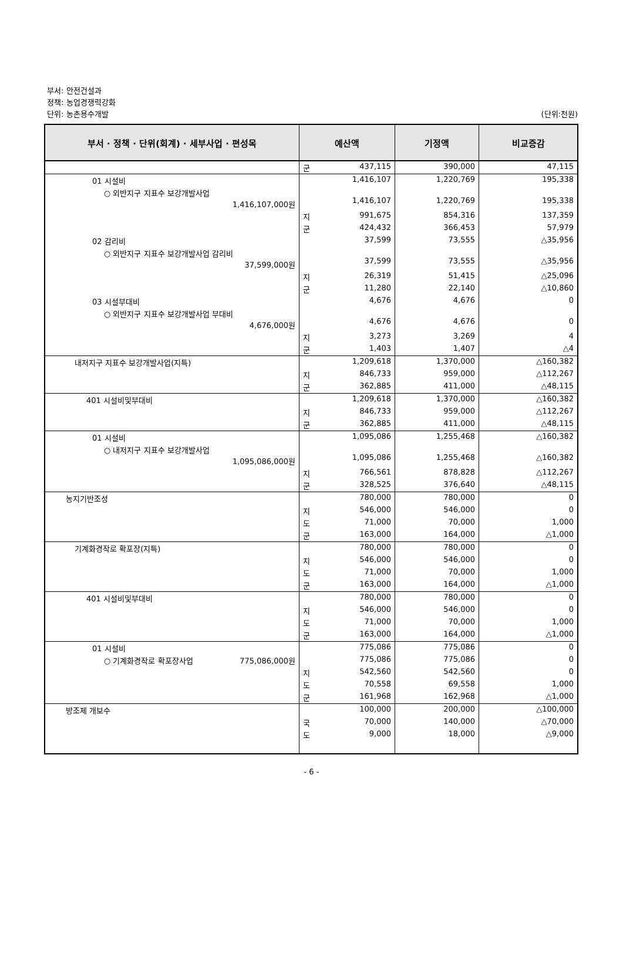부서: 안전건설과
정책: 농업경쟁력강화
단위: 농촌용수개발 (단위:천원)
| 부서 · 정책 · 단위(회계) · 세부사업 · 편성목 | 예산액 | 기정액 | 비교증감 |
| --- | --- | --- | --- |
| | 군 437,115 | 390,000 | 47,115 |
| 01 시설비 | 1,416,107 | 1,220,769 | 195,338 |
| ○ 외반지구 지표수 보강개발사업 1,416,107,000원 | 1,416,107 | 1,220,769 | 195,338 |
| | 지 991,675 | 854,316 | 137,359 |
| | 군 424,432 | 366,453 | 57,979 |
| 02 감리비 | 37,599 | 73,555 | △35,956 |
| ○ 외반지구 지표수 보강개발사업 감리비 37,599,000원 | 37,599 | 73,555 | △35,956 |
| | 지 26,319 | 51,415 | △25,096 |
| | 군 11,280 | 22,140 | △10,860 |
| 03 시설부대비 | 4,676 | 4,676 | 0 |
| ○ 외반지구 지표수 보강개발사업 부대비 4,676,000원 | 4,676 | 4,676 | 0 |
| | 지 3,273 | 3,269 | 4 |
| | 군 1,403 | 1,407 | △4 |
| 내저지구 지표수 보강개발사업(지특) | 1,209,618 | 1,370,000 | △160,382 |
| | 지 846,733 | 959,000 | △112,267 |
| | 군 362,885 | 411,000 | △48,115 |
| 401 시설비및부대비 | 1,209,618 | 1,370,000 | △160,382 |
| | 지 846,733 | 959,000 | △112,267 |
| | 군 362,885 | 411,000 | △48,115 |
| 01 시설비 | 1,095,086 | 1,255,468 | △160,382 |
| ○ 내저지구 지표수 보강개발사업 1,095,086,000원 | 1,095,086 | 1,255,468 | △160,382 |
| | 지 766,561 | 878,828 | △112,267 |
| | 군 328,525 | 376,640 | △48,115 |
| 농지기반조성 | 780,000 | 780,000 | 0 |
| | 지 546,000 | 546,000 | 0 |
| | 도 71,000 | 70,000 | 1,000 |
| | 군 163,000 | 164,000 | △1,000 |
| 기계화경작로 확포장(지특) | 780,000 | 780,000 | 0 |
| | 지 546,000 | 546,000 | 0 |
| | 도 71,000 | 70,000 | 1,000 |
| | 군 163,000 | 164,000 | △1,000 |
| 401 시설비및부대비 | 780,000 | 780,000 | 0 |
| | 지 546,000 | 546,000 | 0 |
| | 도 71,000 | 70,000 | 1,000 |
| | 군 163,000 | 164,000 | △1,000 |
| 01 시설비 | 775,086 | 775,086 | 0 |
| ○ 기계화경작로 확포장사업 775,086,000원 | 775,086 | 775,086 | 0 |
| | 지 542,560 | 542,560 | 0 |
| | 도 70,558 | 69,558 | 1,000 |
| | 군 161,968 | 162,968 | △1,000 |
| 방조제 개보수 | 100,000 | 200,000 | △100,000 |
| | 국 70,000 | 140,000 | △70,000 |
| | 도 9,000 | 18,000 | △9,000 |
- 6 -